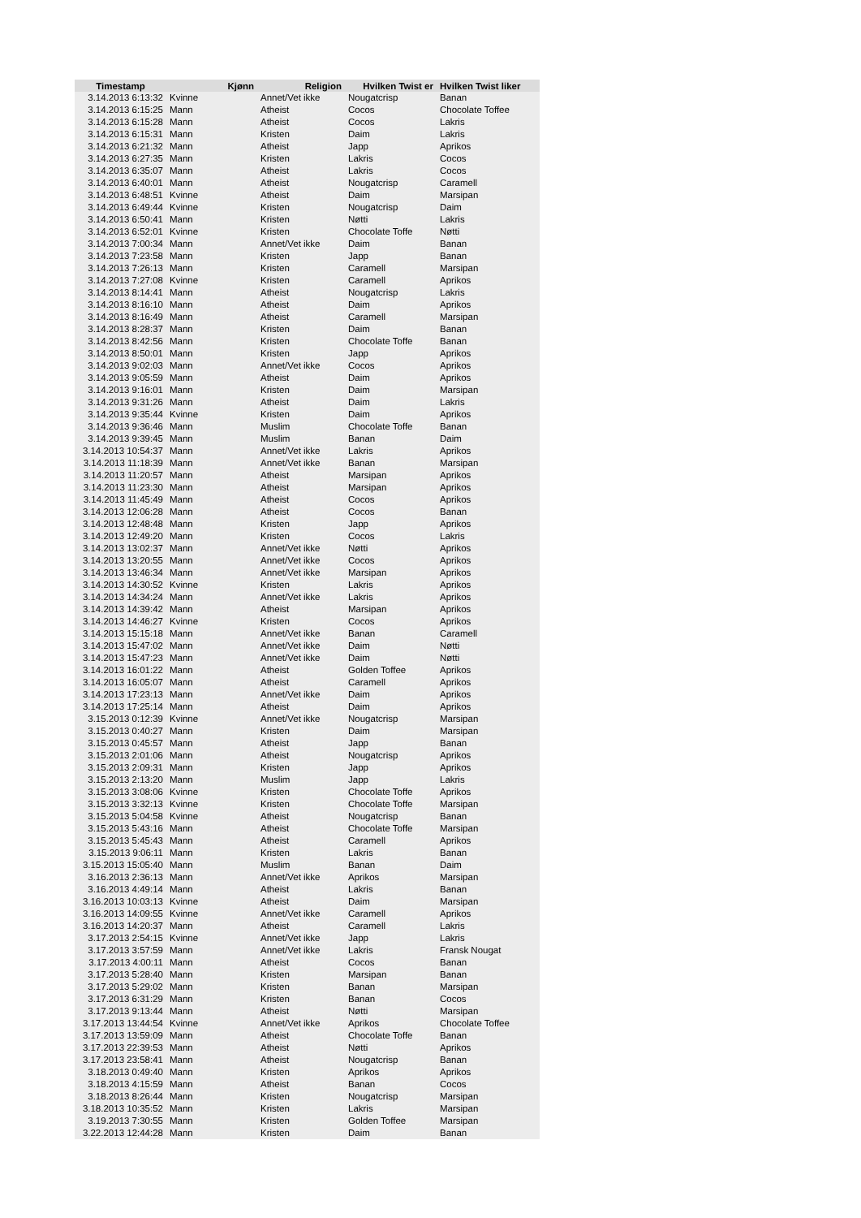| Timestamp | Kjønn | Religion | Hvilken Twist er | Hvilken Twist liker |
| --- | --- | --- | --- | --- |
| 3.14.2013 6:13:32 | Kvinne | Annet/Vet ikke | Nougatcrisp | Banan |
| 3.14.2013 6:15:25 | Mann | Atheist | Cocos | Chocolate Toffee |
| 3.14.2013 6:15:28 | Mann | Atheist | Cocos | Lakris |
| 3.14.2013 6:15:31 | Mann | Kristen | Daim | Lakris |
| 3.14.2013 6:21:32 | Mann | Atheist | Japp | Aprikos |
| 3.14.2013 6:27:35 | Mann | Kristen | Lakris | Cocos |
| 3.14.2013 6:35:07 | Mann | Atheist | Lakris | Cocos |
| 3.14.2013 6:40:01 | Mann | Atheist | Nougatcrisp | Caramell |
| 3.14.2013 6:48:51 | Kvinne | Atheist | Daim | Marsipan |
| 3.14.2013 6:49:44 | Kvinne | Kristen | Nougatcrisp | Daim |
| 3.14.2013 6:50:41 | Mann | Kristen | Nøtti | Lakris |
| 3.14.2013 6:52:01 | Kvinne | Kristen | Chocolate Toffe | Nøtti |
| 3.14.2013 7:00:34 | Mann | Annet/Vet ikke | Daim | Banan |
| 3.14.2013 7:23:58 | Mann | Kristen | Japp | Banan |
| 3.14.2013 7:26:13 | Mann | Kristen | Caramell | Marsipan |
| 3.14.2013 7:27:08 | Kvinne | Kristen | Caramell | Aprikos |
| 3.14.2013 8:14:41 | Mann | Atheist | Nougatcrisp | Lakris |
| 3.14.2013 8:16:10 | Mann | Atheist | Daim | Aprikos |
| 3.14.2013 8:16:49 | Mann | Atheist | Caramell | Marsipan |
| 3.14.2013 8:28:37 | Mann | Kristen | Daim | Banan |
| 3.14.2013 8:42:56 | Mann | Kristen | Chocolate Toffe | Banan |
| 3.14.2013 8:50:01 | Mann | Kristen | Japp | Aprikos |
| 3.14.2013 9:02:03 | Mann | Annet/Vet ikke | Cocos | Aprikos |
| 3.14.2013 9:05:59 | Mann | Atheist | Daim | Aprikos |
| 3.14.2013 9:16:01 | Mann | Kristen | Daim | Marsipan |
| 3.14.2013 9:31:26 | Mann | Atheist | Daim | Lakris |
| 3.14.2013 9:35:44 | Kvinne | Kristen | Daim | Aprikos |
| 3.14.2013 9:36:46 | Mann | Muslim | Chocolate Toffe | Banan |
| 3.14.2013 9:39:45 | Mann | Muslim | Banan | Daim |
| 3.14.2013 10:54:37 | Mann | Annet/Vet ikke | Lakris | Aprikos |
| 3.14.2013 11:18:39 | Mann | Annet/Vet ikke | Banan | Marsipan |
| 3.14.2013 11:20:57 | Mann | Atheist | Marsipan | Aprikos |
| 3.14.2013 11:23:30 | Mann | Atheist | Marsipan | Aprikos |
| 3.14.2013 11:45:49 | Mann | Atheist | Cocos | Aprikos |
| 3.14.2013 12:06:28 | Mann | Atheist | Cocos | Banan |
| 3.14.2013 12:48:48 | Mann | Kristen | Japp | Aprikos |
| 3.14.2013 12:49:20 | Mann | Kristen | Cocos | Lakris |
| 3.14.2013 13:02:37 | Mann | Annet/Vet ikke | Nøtti | Aprikos |
| 3.14.2013 13:20:55 | Mann | Annet/Vet ikke | Cocos | Aprikos |
| 3.14.2013 13:46:34 | Mann | Annet/Vet ikke | Marsipan | Aprikos |
| 3.14.2013 14:30:52 | Kvinne | Kristen | Lakris | Aprikos |
| 3.14.2013 14:34:24 | Mann | Annet/Vet ikke | Lakris | Aprikos |
| 3.14.2013 14:39:42 | Mann | Atheist | Marsipan | Aprikos |
| 3.14.2013 14:46:27 | Kvinne | Kristen | Cocos | Aprikos |
| 3.14.2013 15:15:18 | Mann | Annet/Vet ikke | Banan | Caramell |
| 3.14.2013 15:47:02 | Mann | Annet/Vet ikke | Daim | Nøtti |
| 3.14.2013 15:47:23 | Mann | Annet/Vet ikke | Daim | Nøtti |
| 3.14.2013 16:01:22 | Mann | Atheist | Golden Toffee | Aprikos |
| 3.14.2013 16:05:07 | Mann | Atheist | Caramell | Aprikos |
| 3.14.2013 17:23:13 | Mann | Annet/Vet ikke | Daim | Aprikos |
| 3.14.2013 17:25:14 | Mann | Atheist | Daim | Aprikos |
| 3.15.2013 0:12:39 | Kvinne | Annet/Vet ikke | Nougatcrisp | Marsipan |
| 3.15.2013 0:40:27 | Mann | Kristen | Daim | Marsipan |
| 3.15.2013 0:45:57 | Mann | Atheist | Japp | Banan |
| 3.15.2013 2:01:06 | Mann | Atheist | Nougatcrisp | Aprikos |
| 3.15.2013 2:09:31 | Mann | Kristen | Japp | Aprikos |
| 3.15.2013 2:13:20 | Mann | Muslim | Japp | Lakris |
| 3.15.2013 3:08:06 | Kvinne | Kristen | Chocolate Toffe | Aprikos |
| 3.15.2013 3:32:13 | Kvinne | Kristen | Chocolate Toffe | Marsipan |
| 3.15.2013 5:04:58 | Kvinne | Atheist | Nougatcrisp | Banan |
| 3.15.2013 5:43:16 | Mann | Atheist | Chocolate Toffe | Marsipan |
| 3.15.2013 5:45:43 | Mann | Atheist | Caramell | Aprikos |
| 3.15.2013 9:06:11 | Mann | Kristen | Lakris | Banan |
| 3.15.2013 15:05:40 | Mann | Muslim | Banan | Daim |
| 3.16.2013 2:36:13 | Mann | Annet/Vet ikke | Aprikos | Marsipan |
| 3.16.2013 4:49:14 | Mann | Atheist | Lakris | Banan |
| 3.16.2013 10:03:13 | Kvinne | Atheist | Daim | Marsipan |
| 3.16.2013 14:09:55 | Kvinne | Annet/Vet ikke | Caramell | Aprikos |
| 3.16.2013 14:20:37 | Mann | Atheist | Caramell | Lakris |
| 3.17.2013 2:54:15 | Kvinne | Annet/Vet ikke | Japp | Lakris |
| 3.17.2013 3:57:59 | Mann | Annet/Vet ikke | Lakris | Fransk Nougat |
| 3.17.2013 4:00:11 | Mann | Atheist | Cocos | Banan |
| 3.17.2013 5:28:40 | Mann | Kristen | Marsipan | Banan |
| 3.17.2013 5:29:02 | Mann | Kristen | Banan | Marsipan |
| 3.17.2013 6:31:29 | Mann | Kristen | Banan | Cocos |
| 3.17.2013 9:13:44 | Mann | Atheist | Nøtti | Marsipan |
| 3.17.2013 13:44:54 | Kvinne | Annet/Vet ikke | Aprikos | Chocolate Toffee |
| 3.17.2013 13:59:09 | Mann | Atheist | Chocolate Toffe | Banan |
| 3.17.2013 22:39:53 | Mann | Atheist | Nøtti | Aprikos |
| 3.17.2013 23:58:41 | Mann | Atheist | Nougatcrisp | Banan |
| 3.18.2013 0:49:40 | Mann | Kristen | Aprikos | Aprikos |
| 3.18.2013 4:15:59 | Mann | Atheist | Banan | Cocos |
| 3.18.2013 8:26:44 | Mann | Kristen | Nougatcrisp | Marsipan |
| 3.18.2013 10:35:52 | Mann | Kristen | Lakris | Marsipan |
| 3.19.2013 7:30:55 | Mann | Kristen | Golden Toffee | Marsipan |
| 3.22.2013 12:44:28 | Mann | Kristen | Daim | Banan |